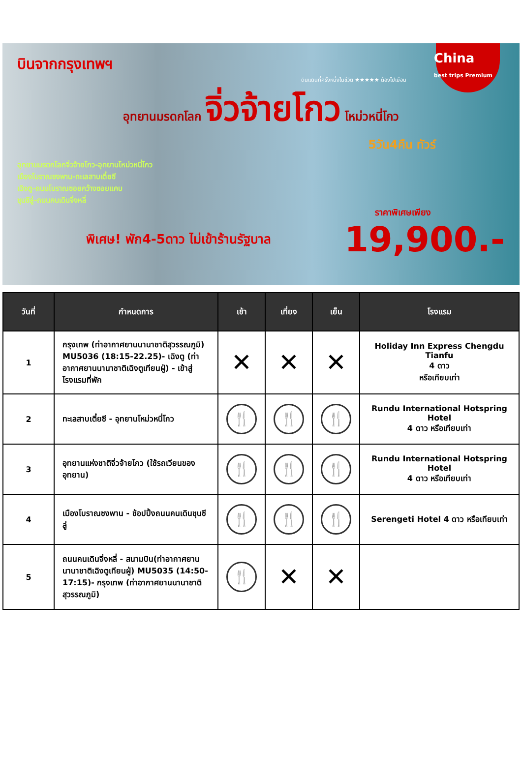China
best trips Premium
บินจากกรุงเทพฯ
ดินแดนที่ครั้งหนึ่งในชีวิต ★★★★★ ต้องไปเยือน
อุทยานมรดกโลก จิ่วจ้ายโกว โหม่วหนี่โกว
5วัน4คืน ทัวร์
อุทยานมรดกโลกจิ่วจ้ายโกว-อุทยานโหม่วหนี่โกว
เมืองโบราณซงพาน-ทะเลสาบเตี๋ยซี
เฉิงตู-ถนนโบราณซอยกว้างซอยแคบ
ชุนซีลู่-ถนนคนเดินจิ่งหลี่
ราคาพิเศษเพียง
พิเศษ! พัก4-5ดาว ไม่เข้าร้านรัฐบาล 19,900.-
| วันที่ | กำหนดการ | เช้า | เที่ยง | เย็น | โรงแรม |
| --- | --- | --- | --- | --- | --- |
| 1 | กรุงเทพ (ท่าอากาศยานนานาชาติสุวรรณภูมิ) MU5036 (18:15-22.25)- เฉิงตู (ท่าอากาศยานนานาชาติเฉิงตูเทียนฝู่) - เข้าสู่โรงแรมที่พัก | ✕ | ✕ | ✕ | Holiday Inn Express Chengdu Tianfu 4 ดาว หรือเทียบเท่า |
| 2 | ทะเลสาบเตี๋ยซี - อุทยานโหม่วหนี่โกว | 🍴 | 🍴 | 🍴 | Rundu International Hotspring Hotel 4 ดาว หรือเทียบเท่า |
| 3 | อุทยานแห่งชาติจิ่วจ้ายโกว (ใช้รถเวียนของอุทยาน) | 🍴 | 🍴 | 🍴 | Rundu International Hotspring Hotel 4 ดาว หรือเทียบเท่า |
| 4 | เมืองโบราณซงพาน - ช้อปปิ้งถนนคนเดินชุนซีลู่ | 🍴 | 🍴 | 🍴 | Serengeti Hotel 4 ดาว หรือเทียบเท่า |
| 5 | ถนนคนเดินจิ่งหลี่ - สนามบิน(ท่าอากาศยานนานาชาติเฉิงตูเทียนฝู่) MU5035 (14:50-17:15)- กรุงเทพ (ท่าอากาศยานนานาชาติสุวรรณภูมิ) | 🍴 | ✕ | ✕ | |